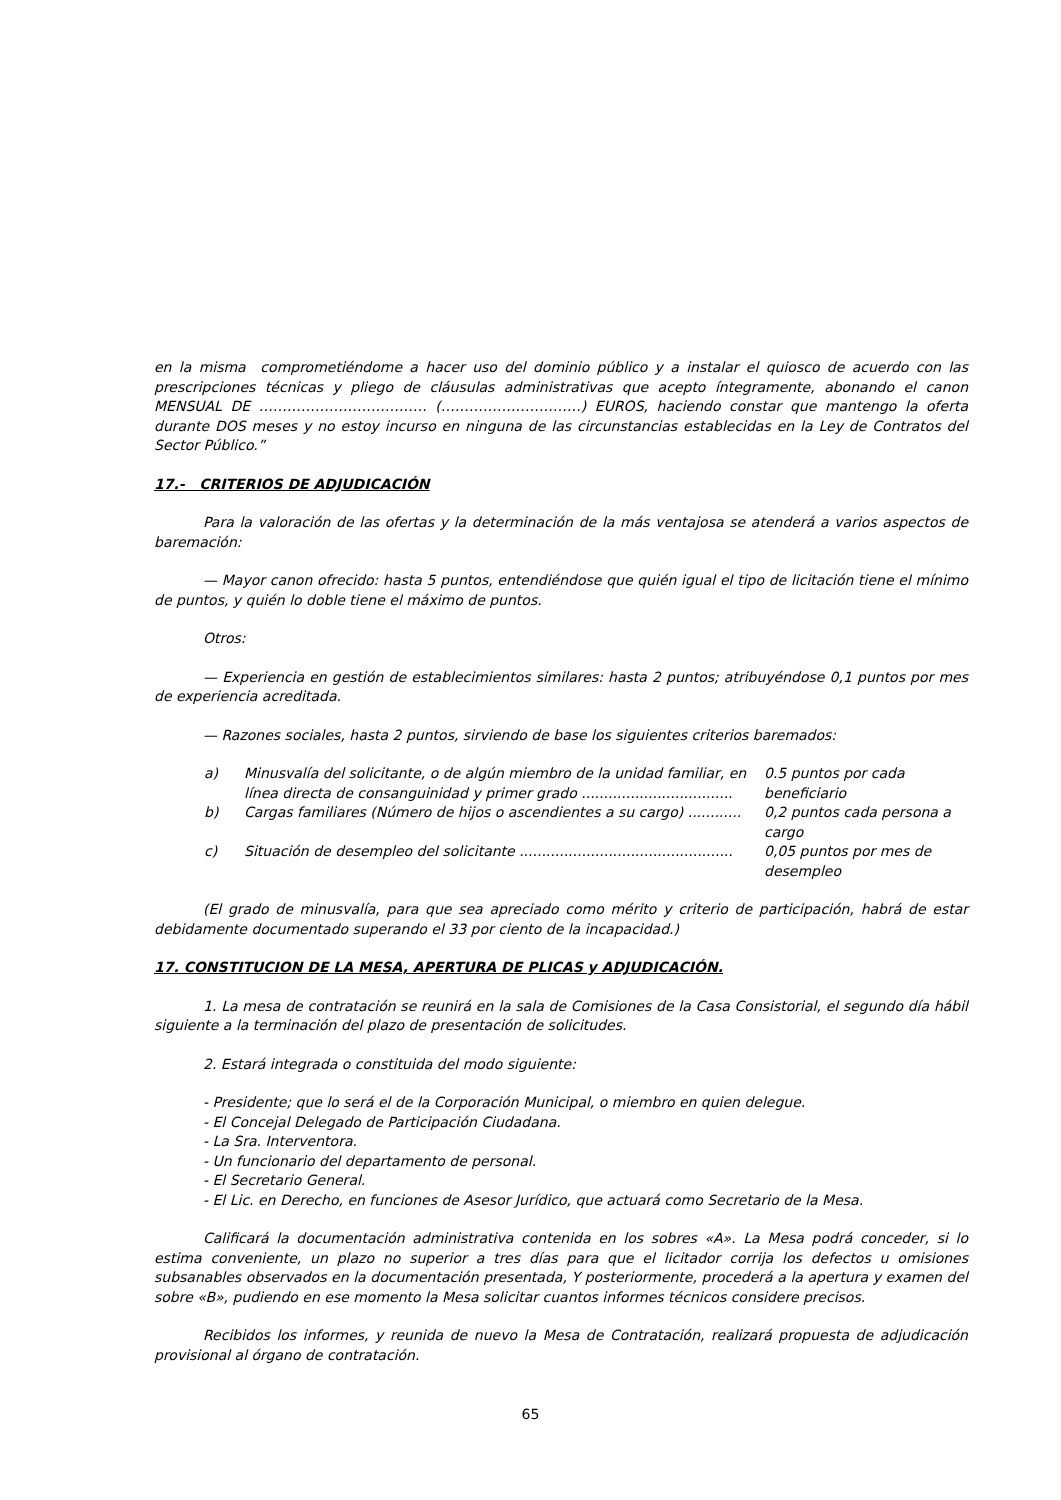en la misma comprometiéndome a hacer uso del dominio público y a instalar el quiosco de acuerdo con las prescripciones técnicas y pliego de cláusulas administrativas que acepto íntegramente, abonando el canon MENSUAL DE ……………………………… (…………………………) EUROS, haciendo constar que mantengo la oferta durante DOS meses y no estoy incurso en ninguna de las circunstancias establecidas en la Ley de Contratos del Sector Público.”
17.- CRITERIOS DE ADJUDICACIÓN
Para la valoración de las ofertas y la determinación de la más ventajosa se atenderá a varios aspectos de baremación:
— Mayor canon ofrecido: hasta 5 puntos, entendiéndose que quién igual el tipo de licitación tiene el mínimo de puntos, y quién lo doble tiene el máximo de puntos.
Otros:
— Experiencia en gestión de establecimientos similares: hasta 2 puntos; atribuyéndose 0,1 puntos por mes de experiencia acreditada.
— Razones sociales, hasta 2 puntos, sirviendo de base los siguientes criterios baremados:
| a) | Minusvalía del solicitante, o de algún miembro de la unidad familiar, en línea directa de consanguinidad y primer grado .................................. | 0.5 puntos por cada beneficiario |
| b) | Cargas familiares (Número de hijos o ascendientes a su cargo) ............ | 0,2 puntos cada persona a cargo |
| c) | Situación de desempleo del solicitante ................................................ | 0,05 puntos por mes de desempleo |
(El grado de minusvalía, para que sea apreciado como mérito y criterio de participación, habrá de estar debidamente documentado superando el 33 por ciento de la incapacidad.)
17. CONSTITUCION DE LA MESA, APERTURA DE PLICAS y ADJUDICACIÓN.
1. La mesa de contratación se reunirá en la sala de Comisiones de la Casa Consistorial, el segundo día hábil siguiente a la terminación del plazo de presentación de solicitudes.
2. Estará integrada o constituida del modo siguiente:
- Presidente; que lo será el de la Corporación Municipal, o miembro en quien delegue.
- El Concejal Delegado de Participación Ciudadana.
- La Sra. Interventora.
- Un funcionario del departamento de personal.
- El Secretario General.
- El Lic. en Derecho, en funciones de Asesor Jurídico, que actuará como Secretario de la Mesa.
Calificará la documentación administrativa contenida en los sobres «A». La Mesa podrá conceder, si lo estima conveniente, un plazo no superior a tres días para que el licitador corrija los defectos u omisiones subsanables observados en la documentación presentada, Y posteriormente, procederá a la apertura y examen del sobre «B», pudiendo en ese momento la Mesa solicitar cuantos informes técnicos considere precisos.
Recibidos los informes, y reunida de nuevo la Mesa de Contratación, realizará propuesta de adjudicación provisional al órgano de contratación.
65